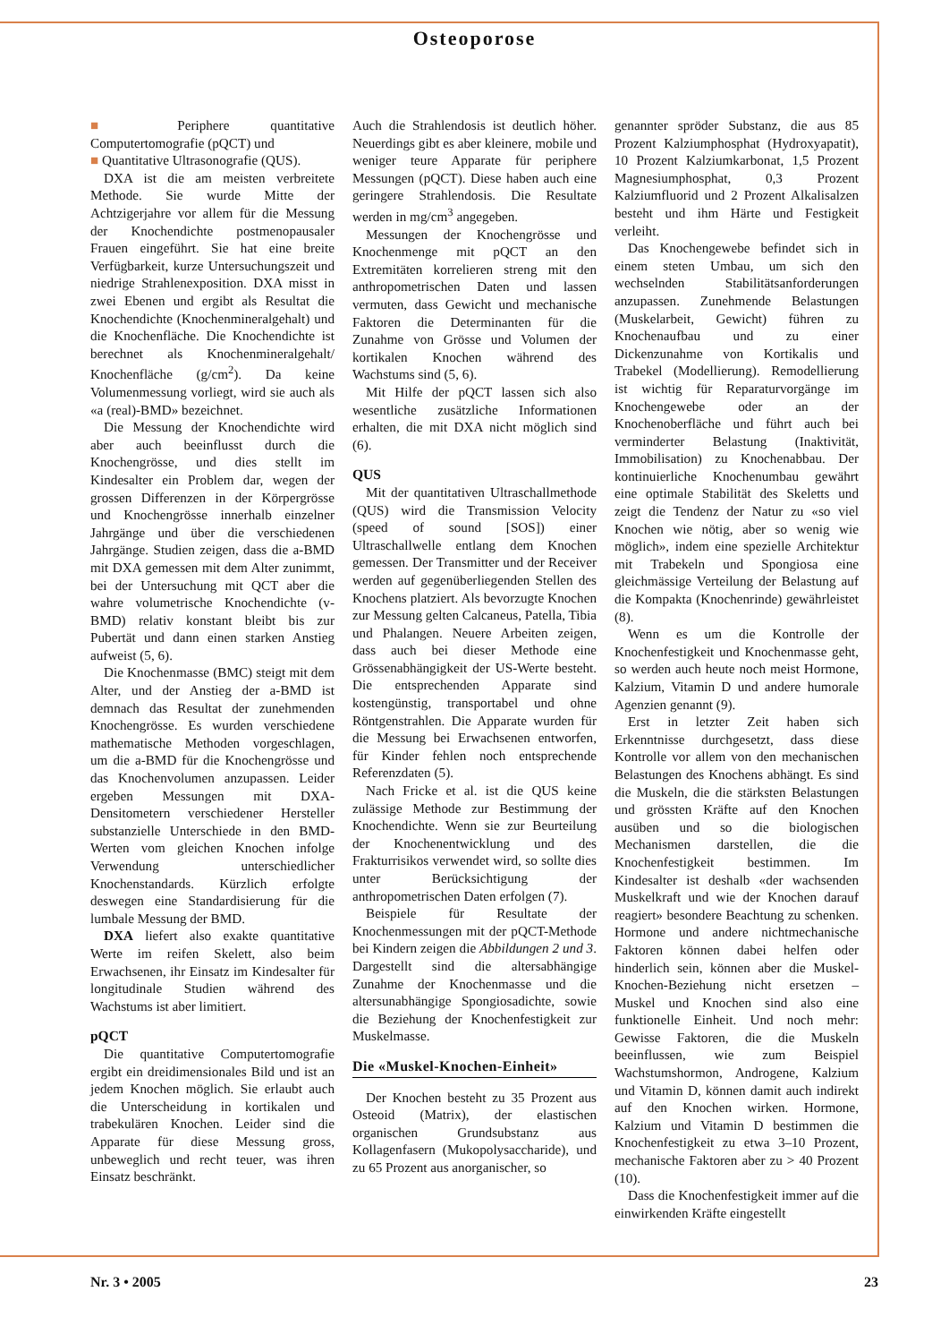Osteoporose
■ Periphere quantitative Computertomografie (pQCT) und
■ Quantitative Ultrasonografie (QUS).
DXA ist die am meisten verbreitete Methode. Sie wurde Mitte der Achtzigerjahre vor allem für die Messung der Knochendichte postmenopausaler Frauen eingeführt. Sie hat eine breite Verfügbarkeit, kurze Untersuchungszeit und niedrige Strahlenexposition. DXA misst in zwei Ebenen und ergibt als Resultat die Knochendichte (Knochenmineralgehalt) und die Knochenfläche. Die Knochendichte ist berechnet als Knochenmineralgehalt/ Knochenfläche (g/cm<sup>2</sup>). Da keine Volumenmessung vorliegt, wird sie auch als «a (real)-BMD» bezeichnet.
Die Messung der Knochendichte wird aber auch beeinflusst durch die Knochengrösse, und dies stellt im Kindesalter ein Problem dar, wegen der grossen Differenzen in der Körpergrösse und Knochengrösse innerhalb einzelner Jahrgänge und über die verschiedenen Jahrgänge. Studien zeigen, dass die a-BMD mit DXA gemessen mit dem Alter zunimmt, bei der Untersuchung mit QCT aber die wahre volumetrische Knochendichte (v-BMD) relativ konstant bleibt bis zur Pubertät und dann einen starken Anstieg aufweist (5, 6).
Die Knochenmasse (BMC) steigt mit dem Alter, und der Anstieg der a-BMD ist demnach das Resultat der zunehmenden Knochengrösse. Es wurden verschiedene mathematische Methoden vorgeschlagen, um die a-BMD für die Knochengrösse und das Knochenvolumen anzupassen. Leider ergeben Messungen mit DXA-Densitometern verschiedener Hersteller substanzielle Unterschiede in den BMD-Werten vom gleichen Knochen infolge Verwendung unterschiedlicher Knochenstandards. Kürzlich erfolgte deswegen eine Standardisierung für die lumbale Messung der BMD.
DXA liefert also exakte quantitative Werte im reifen Skelett, also beim Erwachsenen, ihr Einsatz im Kindesalter für longitudinale Studien während des Wachstums ist aber limitiert.
pQCT
Die quantitative Computertomografie ergibt ein dreidimensionales Bild und ist an jedem Knochen möglich. Sie erlaubt auch die Unterscheidung in kortikalen und trabekulären Knochen. Leider sind die Apparate für diese Messung gross, unbeweglich und recht teuer, was ihren Einsatz beschränkt.
Auch die Strahlendosis ist deutlich höher. Neuerdings gibt es aber kleinere, mobile und weniger teure Apparate für periphere Messungen (pQCT). Diese haben auch eine geringere Strahlendosis. Die Resultate werden in mg/cm<sup>3</sup> angegeben.
Messungen der Knochengrösse und Knochenmenge mit pQCT an den Extremitäten korrelieren streng mit den anthropometrischen Daten und lassen vermuten, dass Gewicht und mechanische Faktoren die Determinanten für die Zunahme von Grösse und Volumen der kortikalen Knochen während des Wachstums sind (5, 6).
Mit Hilfe der pQCT lassen sich also wesentliche zusätzliche Informationen erhalten, die mit DXA nicht möglich sind (6).
QUS
Mit der quantitativen Ultraschallmethode (QUS) wird die Transmission Velocity (speed of sound [SOS]) einer Ultraschallwelle entlang dem Knochen gemessen. Der Transmitter und der Receiver werden auf gegenüberliegenden Stellen des Knochens platziert. Als bevorzugte Knochen zur Messung gelten Calcaneus, Patella, Tibia und Phalangen. Neuere Arbeiten zeigen, dass auch bei dieser Methode eine Grössenabhängigkeit der US-Werte besteht. Die entsprechenden Apparate sind kostengünstig, transportabel und ohne Röntgenstrahlen. Die Apparate wurden für die Messung bei Erwachsenen entworfen, für Kinder fehlen noch entsprechende Referenzdaten (5).
Nach Fricke et al. ist die QUS keine zulässige Methode zur Bestimmung der Knochendichte. Wenn sie zur Beurteilung der Knochenentwicklung und des Frakturrisikos verwendet wird, so sollte dies unter Berücksichtigung der anthropometrischen Daten erfolgen (7).
Beispiele für Resultate der Knochenmessungen mit der pQCT-Methode bei Kindern zeigen die Abbildungen 2 und 3. Dargestellt sind die altersabhängige Zunahme der Knochenmasse und die altersunabhängige Spongiosadichte, sowie die Beziehung der Knochenfestigkeit zur Muskelmasse.
Die «Muskel-Knochen-Einheit»
Der Knochen besteht zu 35 Prozent aus Osteoid (Matrix), der elastischen organischen Grundsubstanz aus Kollagenfasern (Mukopolysaccharide), und zu 65 Prozent aus anorganischer, so
genannter spröder Substanz, die aus 85 Prozent Kalziumphosphat (Hydroxyapatit), 10 Prozent Kalziumkarbonat, 1,5 Prozent Magnesiumphosphat, 0,3 Prozent Kalziumfluorid und 2 Prozent Alkalisalzen besteht und ihm Härte und Festigkeit verleiht.
Das Knochengewebe befindet sich in einem steten Umbau, um sich den wechselnden Stabilitätsanforderungen anzupassen. Zunehmende Belastungen (Muskelarbeit, Gewicht) führen zu Knochenaufbau und zu einer Dickenzunahme von Kortikalis und Trabekel (Modellierung). Remodellierung ist wichtig für Reparaturvorgänge im Knochengewebe oder an der Knochenoberfläche und führt auch bei verminderter Belastung (Inaktivität, Immobilisation) zu Knochenabbau. Der kontinuierliche Knochenumbau gewährt eine optimale Stabilität des Skeletts und zeigt die Tendenz der Natur zu «so viel Knochen wie nötig, aber so wenig wie möglich», indem eine spezielle Architektur mit Trabekeln und Spongiosa eine gleichmässige Verteilung der Belastung auf die Kompakta (Knochenrinde) gewährleistet (8).
Wenn es um die Kontrolle der Knochenfestigkeit und Knochenmasse geht, so werden auch heute noch meist Hormone, Kalzium, Vitamin D und andere humorale Agenzien genannt (9).
Erst in letzter Zeit haben sich Erkenntnisse durchgesetzt, dass diese Kontrolle vor allem von den mechanischen Belastungen des Knochens abhängt. Es sind die Muskeln, die die stärksten Belastungen und grössten Kräfte auf den Knochen ausüben und so die biologischen Mechanismen darstellen, die die Knochenfestigkeit bestimmen. Im Kindesalter ist deshalb «der wachsenden Muskelkraft und wie der Knochen darauf reagiert» besondere Beachtung zu schenken. Hormone und andere nichtmechanische Faktoren können dabei helfen oder hinderlich sein, können aber die Muskel-Knochen-Beziehung nicht ersetzen – Muskel und Knochen sind also eine funktionelle Einheit. Und noch mehr: Gewisse Faktoren, die die Muskeln beeinflussen, wie zum Beispiel Wachstumshormon, Androgene, Kalzium und Vitamin D, können damit auch indirekt auf den Knochen wirken. Hormone, Kalzium und Vitamin D bestimmen die Knochenfestigkeit zu etwa 3–10 Prozent, mechanische Faktoren aber zu > 40 Prozent (10).
Dass die Knochenfestigkeit immer auf die einwirkenden Kräfte eingestellt
Nr. 3 • 2005 23